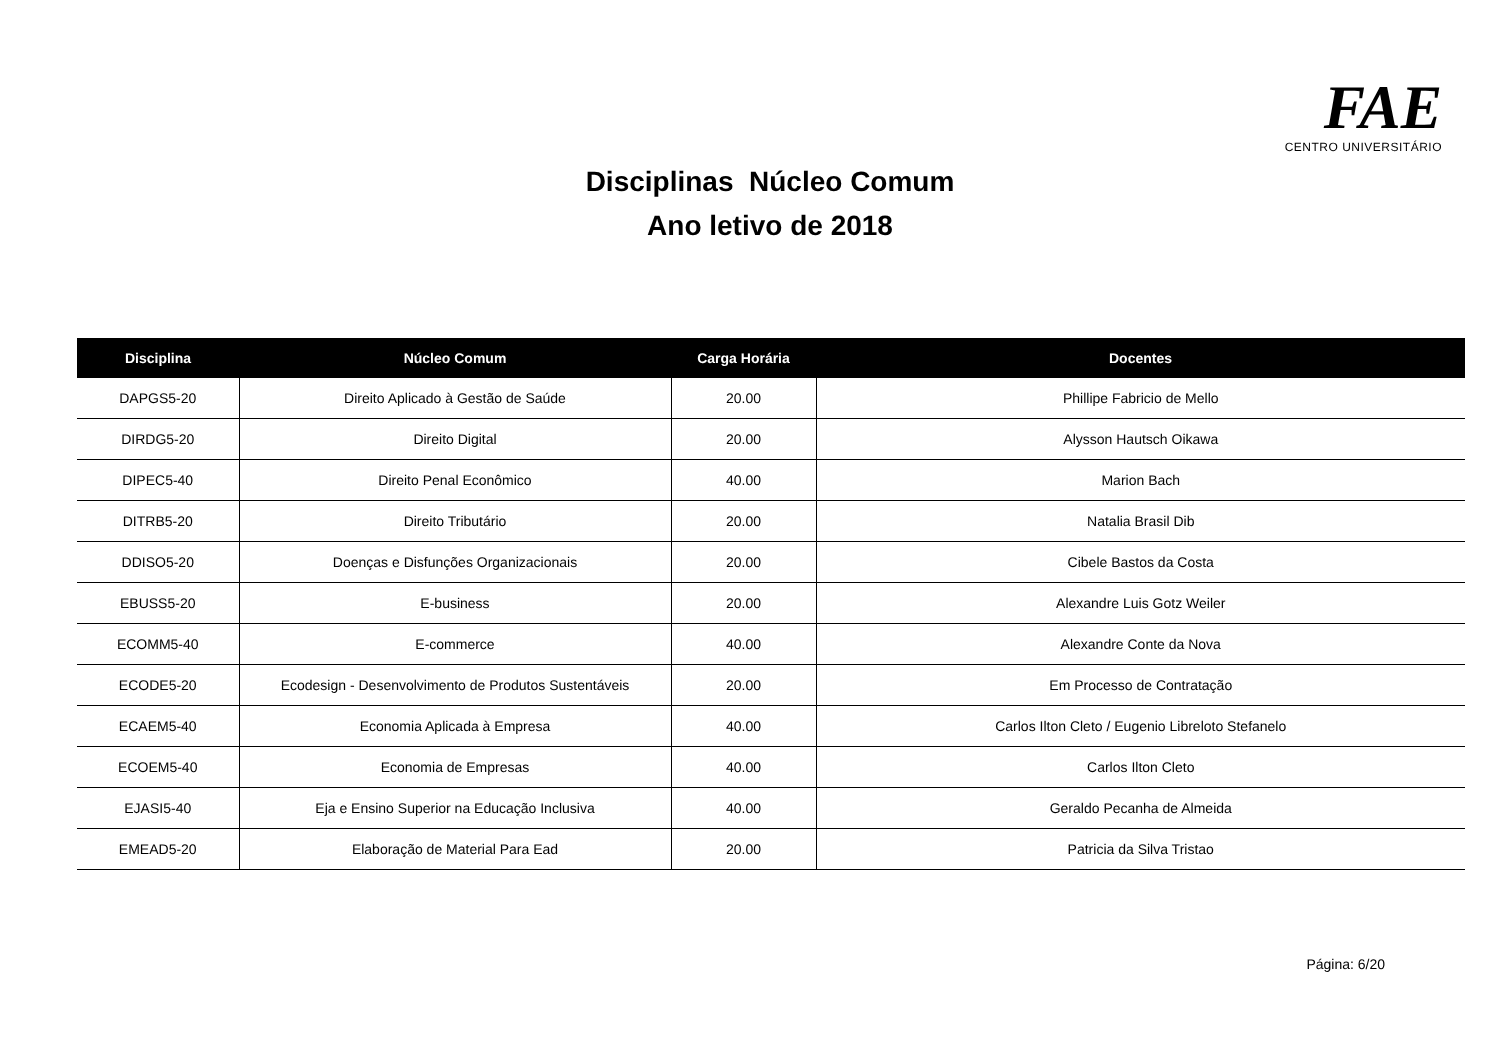FAE CENTRO UNIVERSITÁRIO
Disciplinas Núcleo Comum
Ano letivo de 2018
| Disciplina | Núcleo Comum | Carga Horária | Docentes |
| --- | --- | --- | --- |
| DAPGS5-20 | Direito Aplicado à Gestão de Saúde | 20.00 | Phillipe Fabricio de Mello |
| DIRDG5-20 | Direito Digital | 20.00 | Alysson Hautsch Oikawa |
| DIPEC5-40 | Direito Penal Econômico | 40.00 | Marion Bach |
| DITRB5-20 | Direito Tributário | 20.00 | Natalia Brasil Dib |
| DDISO5-20 | Doenças e Disfunções Organizacionais | 20.00 | Cibele Bastos da Costa |
| EBUSS5-20 | E-business | 20.00 | Alexandre Luis Gotz Weiler |
| ECOMM5-40 | E-commerce | 40.00 | Alexandre Conte da Nova |
| ECODE5-20 | Ecodesign - Desenvolvimento de Produtos Sustentáveis | 20.00 | Em Processo de Contratação |
| ECAEM5-40 | Economia Aplicada à Empresa | 40.00 | Carlos Ilton Cleto / Eugenio Libreloto Stefanelo |
| ECOEM5-40 | Economia de Empresas | 40.00 | Carlos Ilton Cleto |
| EJASI5-40 | Eja e Ensino Superior na Educação Inclusiva | 40.00 | Geraldo Pecanha de Almeida |
| EMEAD5-20 | Elaboração de Material Para Ead | 20.00 | Patricia da Silva Tristao |
Página: 6/20